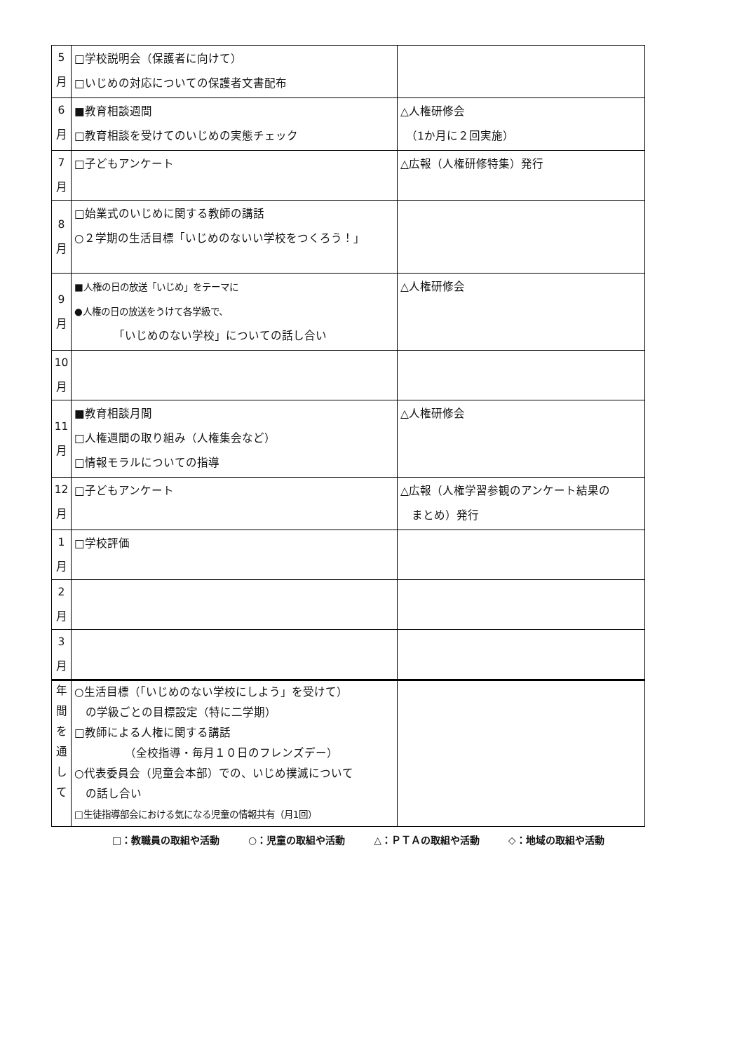| 5 月 | □学校説明会（保護者に向けて） □いじめの対応についての保護者文書配布 | |
| 6 月 | ■教育相談週間 □教育相談を受けてのいじめの実態チェック | △人権研修会 （1か月に２回実施） |
| 7 月 | □子どもアンケート | △広報（人権研修特集）発行 |
| 8 月 | □始業式のいじめに関する教師の講話 ○２学期の生活目標「いじめのないい学校をつくろう！」 | |
| 9 月 | ■人権の日の放送「いじめ」をテーマに ●人権の日の放送をうけて各学級で、 「いじめのない学校」についての話し合い | △人権研修会 |
| 10 月 | | |
| 11 月 | ■教育相談月間 □人権週間の取り組み（人権集会など） □情報モラルについての指導 | △人権研修会 |
| 12 月 | □子どもアンケート | △広報（人権学習参観のアンケート結果の まとめ）発行 |
| 1 月 | □学校評価 | |
| 2 月 | | |
| 3 月 | | |
| 年 間 を 通 し て | ○生活目標（「いじめのない学校にしよう」を受けて） の学級ごとの目標設定（特に二学期） □教師による人権に関する講話 （全校指導・毎月１０日のフレンズデー） ○代表委員会（児童会本部）での、いじめ撲滅について の話し合い □生徒指導部会における気になる児童の情報共有（月1回） | |
□：教職員の取組や活動 ○：児童の取組や活動 △：ＰＴＡの取組や活動 ◇：地域の取組や活動